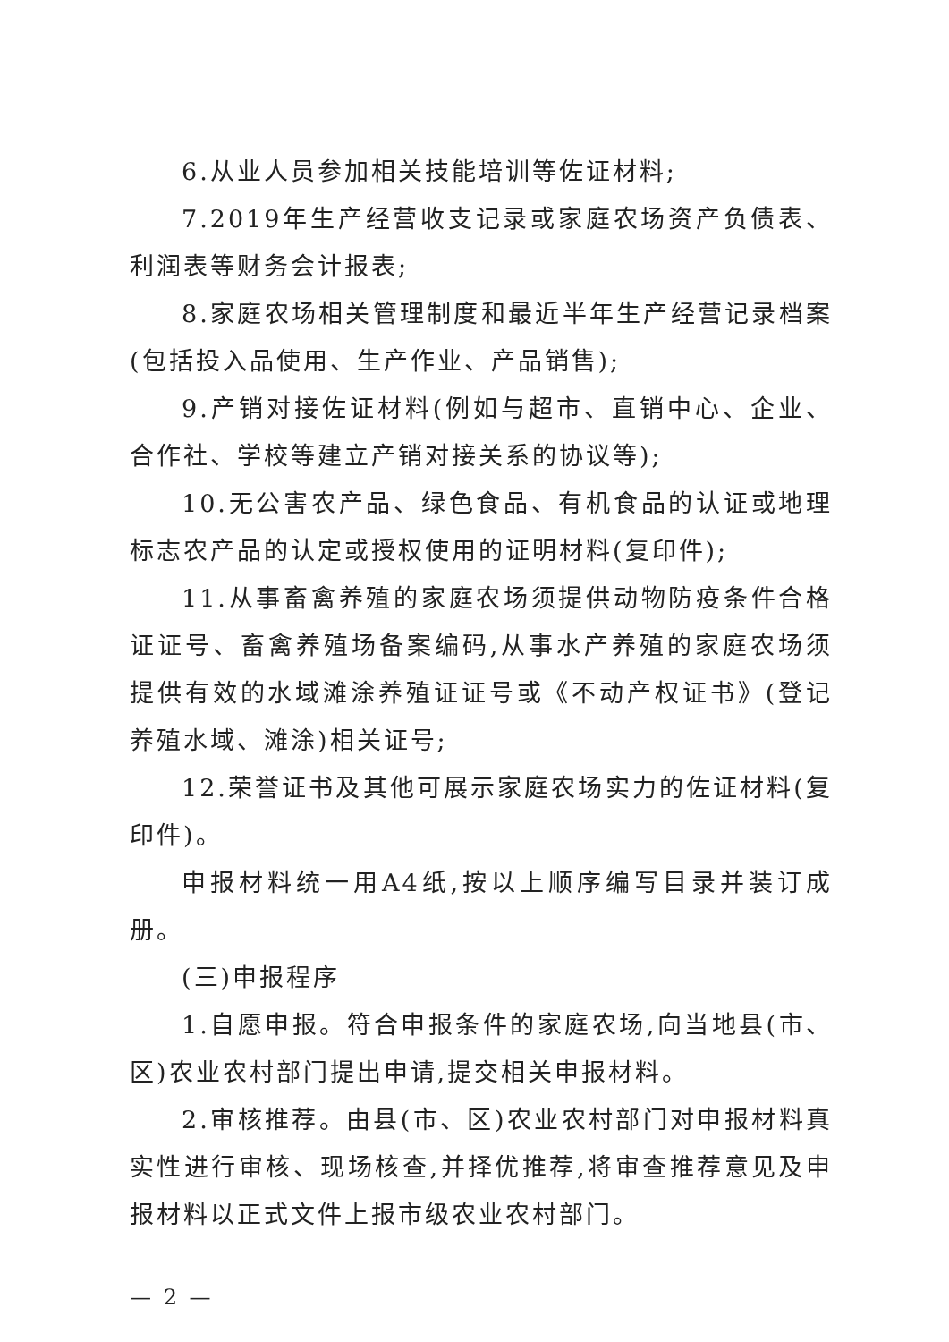6.从业人员参加相关技能培训等佐证材料;
7.2019年生产经营收支记录或家庭农场资产负债表、利润表等财务会计报表;
8.家庭农场相关管理制度和最近半年生产经营记录档案(包括投入品使用、生产作业、产品销售);
9.产销对接佐证材料(例如与超市、直销中心、企业、合作社、学校等建立产销对接关系的协议等);
10.无公害农产品、绿色食品、有机食品的认证或地理标志农产品的认定或授权使用的证明材料(复印件);
11.从事畜禽养殖的家庭农场须提供动物防疫条件合格证证号、畜禽养殖场备案编码,从事水产养殖的家庭农场须提供有效的水域滩涂养殖证证号或《不动产权证书》(登记养殖水域、滩涂)相关证号;
12.荣誉证书及其他可展示家庭农场实力的佐证材料(复印件)。
申报材料统一用A4纸,按以上顺序编写目录并装订成册。
(三)申报程序
1.自愿申报。符合申报条件的家庭农场,向当地县(市、区)农业农村部门提出申请,提交相关申报材料。
2.审核推荐。由县(市、区)农业农村部门对申报材料真实性进行审核、现场核查,并择优推荐,将审查推荐意见及申报材料以正式文件上报市级农业农村部门。
— 2 —